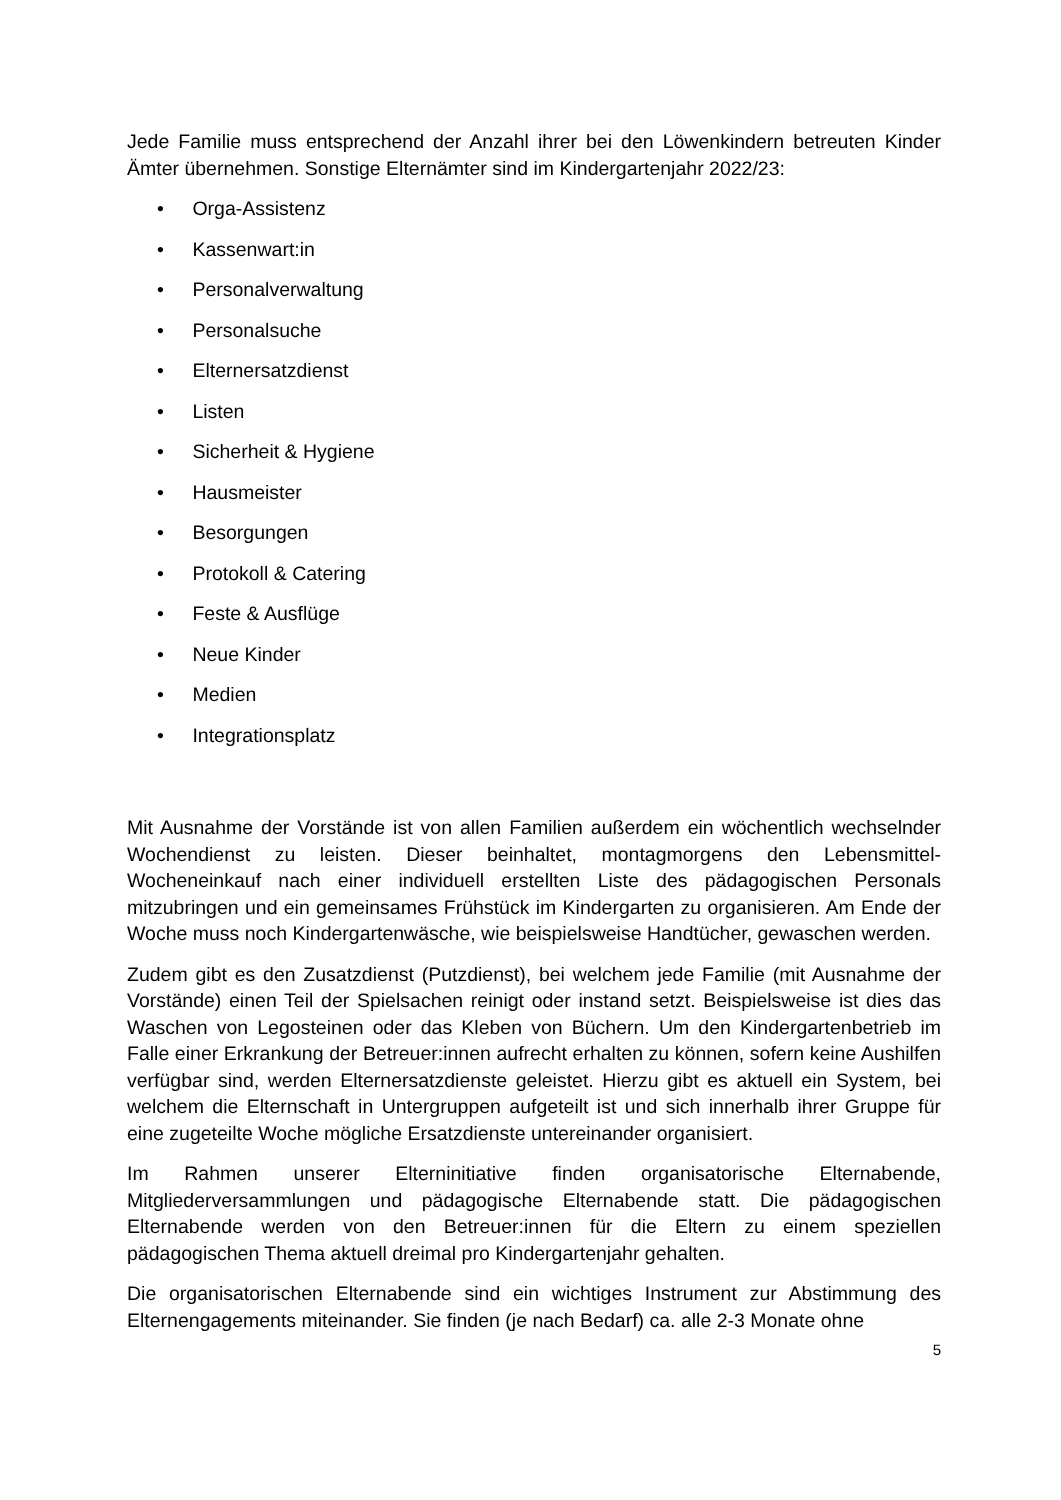Jede Familie muss entsprechend der Anzahl ihrer bei den Löwenkindern betreuten Kinder Ämter übernehmen. Sonstige Elternämter sind im Kindergartenjahr 2022/23:
• Orga-Assistenz
• Kassenwart:in
• Personalverwaltung
• Personalsuche
• Elternersatzdienst
• Listen
• Sicherheit & Hygiene
• Hausmeister
• Besorgungen
• Protokoll & Catering
• Feste & Ausflüge
• Neue Kinder
• Medien
• Integrationsplatz
Mit Ausnahme der Vorstände ist von allen Familien außerdem ein wöchentlich wechselnder Wochendienst zu leisten. Dieser beinhaltet, montagmorgens den Lebensmittel-Wocheneinkauf nach einer individuell erstellten Liste des pädagogischen Personals mitzubringen und ein gemeinsames Frühstück im Kindergarten zu organisieren. Am Ende der Woche muss noch Kindergartenwäsche, wie beispielsweise Handtücher, gewaschen werden.
Zudem gibt es den Zusatzdienst (Putzdienst), bei welchem jede Familie (mit Ausnahme der Vorstände) einen Teil der Spielsachen reinigt oder instand setzt. Beispielsweise ist dies das Waschen von Legosteinen oder das Kleben von Büchern. Um den Kindergartenbetrieb im Falle einer Erkrankung der Betreuer:innen aufrecht erhalten zu können, sofern keine Aushilfen verfügbar sind, werden Elternersatzdienste geleistet. Hierzu gibt es aktuell ein System, bei welchem die Elternschaft in Untergruppen aufgeteilt ist und sich innerhalb ihrer Gruppe für eine zugeteilte Woche mögliche Ersatzdienste untereinander organisiert.
Im Rahmen unserer Elterninitiative finden organisatorische Elternabende, Mitgliederversammlungen und pädagogische Elternabende statt. Die pädagogischen Elternabende werden von den Betreuer:innen für die Eltern zu einem speziellen pädagogischen Thema aktuell dreimal pro Kindergartenjahr gehalten.
Die organisatorischen Elternabende sind ein wichtiges Instrument zur Abstimmung des Elternengagements miteinander. Sie finden (je nach Bedarf) ca. alle 2-3 Monate ohne
5